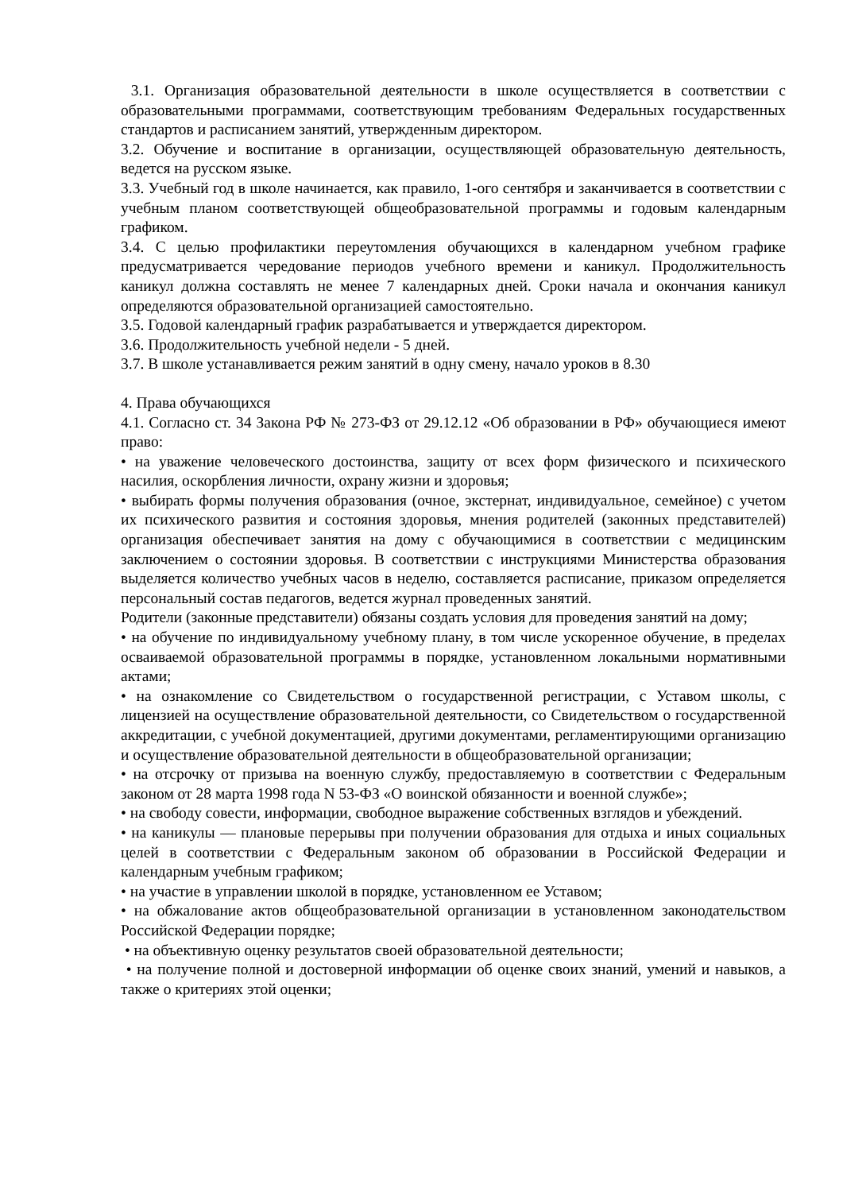3.1. Организация образовательной деятельности в школе осуществляется в соответствии с образовательными программами, соответствующим требованиям Федеральных государственных стандартов и расписанием занятий, утвержденным директором.
3.2. Обучение и воспитание в организации, осуществляющей образовательную деятельность, ведется на русском языке.
3.3. Учебный год в школе начинается, как правило, 1-ого сентября и заканчивается в соответствии с учебным планом соответствующей общеобразовательной программы и годовым календарным графиком.
3.4. С целью профилактики переутомления обучающихся в календарном учебном графике предусматривается чередование периодов учебного времени и каникул. Продолжительность каникул должна составлять не менее 7 календарных дней. Сроки начала и окончания каникул определяются образовательной организацией самостоятельно.
3.5. Годовой календарный график разрабатывается и утверждается директором.
3.6. Продолжительность учебной недели - 5 дней.
3.7. В школе устанавливается режим занятий в одну смену, начало уроков в 8.30
4. Права обучающихся
4.1. Согласно ст. 34 Закона РФ № 273-ФЗ от 29.12.12 «Об образовании в РФ» обучающиеся имеют право:
• на уважение человеческого достоинства, защиту от всех форм физического и психического насилия, оскорбления личности, охрану жизни и здоровья;
• выбирать формы получения образования (очное, экстернат, индивидуальное, семейное) с учетом их психического развития и состояния здоровья, мнения родителей (законных представителей) организация обеспечивает занятия на дому с обучающимися в соответствии с медицинским заключением о состоянии здоровья. В соответствии с инструкциями Министерства образования выделяется количество учебных часов в неделю, составляется расписание, приказом определяется персональный состав педагогов, ведется журнал проведенных занятий.
Родители (законные представители) обязаны создать условия для проведения занятий на дому;
• на обучение по индивидуальному учебному плану, в том числе ускоренное обучение, в пределах осваиваемой образовательной программы в порядке, установленном локальными нормативными актами;
• на ознакомление со Свидетельством о государственной регистрации, с Уставом школы, с лицензией на осуществление образовательной деятельности, со Свидетельством о государственной аккредитации, с учебной документацией, другими документами, регламентирующими организацию и осуществление образовательной деятельности в общеобразовательной организации;
• на отсрочку от призыва на военную службу, предоставляемую в соответствии с Федеральным законом от 28 марта 1998 года N 53-ФЗ «О воинской обязанности и военной службе»;
• на свободу совести, информации, свободное выражение собственных взглядов и убеждений.
• на каникулы — плановые перерывы при получении образования для отдыха и иных социальных целей в соответствии с Федеральным законом об образовании в Российской Федерации и календарным учебным графиком;
• на участие в управлении школой в порядке, установленном ее Уставом;
• на обжалование актов общеобразовательной организации в установленном законодательством Российской Федерации порядке;
• на объективную оценку результатов своей образовательной деятельности;
• на получение полной и достоверной информации об оценке своих знаний, умений и навыков, а также о критериях этой оценки;